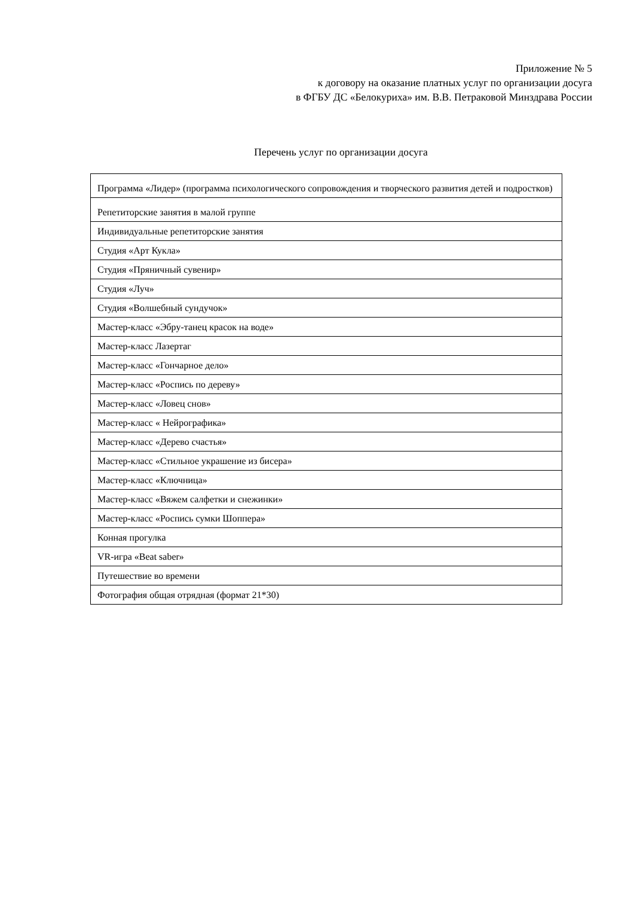Приложение № 5
к договору на оказание платных услуг по организации досуга
в ФГБУ ДС «Белокуриха» им. В.В. Петраковой Минздрава России
Перечень услуг по организации досуга
| Программа «Лидер» (программа психологического сопровождения и творческого развития детей и подростков) |
| Репетиторские занятия в малой группе |
| Индивидуальные репетиторские занятия |
| Студия «Арт Кукла» |
| Студия «Пряничный сувенир» |
| Студия «Луч» |
| Студия «Волшебный сундучок» |
| Мастер-класс «Эбру-танец красок на воде» |
| Мастер-класс Лазертаг |
| Мастер-класс «Гончарное дело» |
| Мастер-класс «Роспись по дереву» |
| Мастер-класс «Ловец снов» |
| Мастер-класс « Нейрографика» |
| Мастер-класс «Дерево счастья» |
| Мастер-класс «Стильное украшение из бисера» |
| Мастер-класс «Ключница» |
| Мастер-класс «Вяжем салфетки и снежинки» |
| Мастер-класс «Роспись сумки Шоппера» |
| Конная прогулка |
| VR-игра «Beat saber» |
| Путешествие во времени |
| Фотография общая отрядная (формат 21*30) |